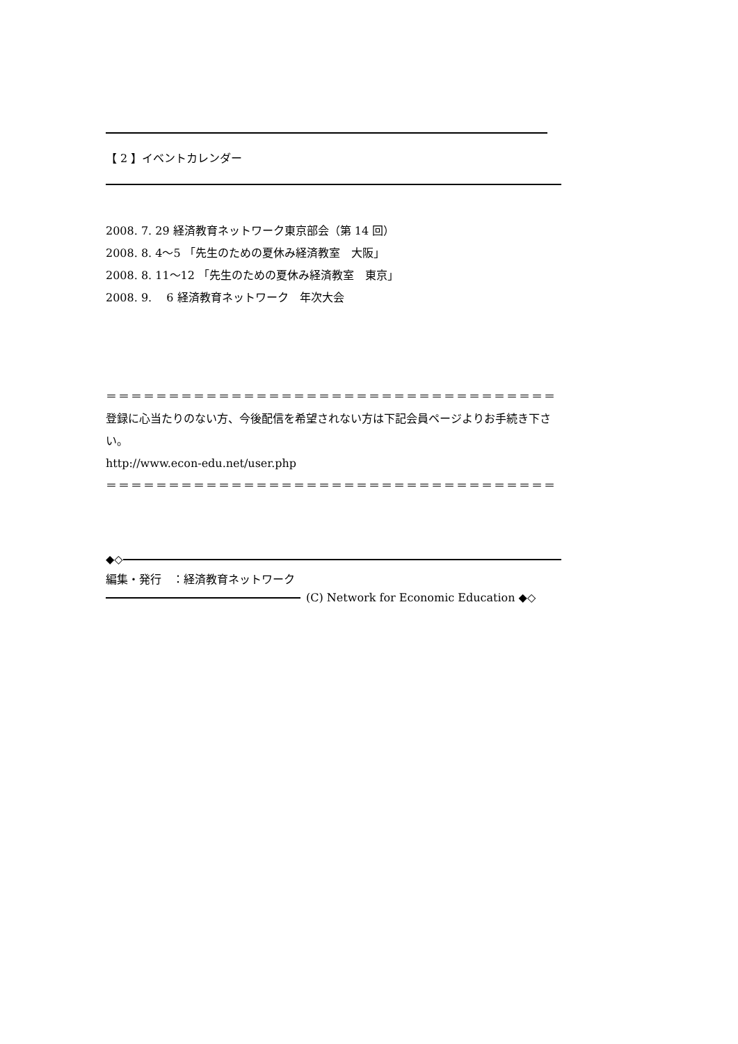【 2 】イベントカレンダー
2008. 7. 29 経済教育ネットワーク東京部会（第 14 回）
2008. 8. 4～5 「先生のための夏休み経済教室　大阪」
2008. 8. 11～12 「先生のための夏休み経済教室　東京」
2008. 9. 　6 経済教育ネットワーク　年次大会
＝＝＝＝＝＝＝＝＝＝＝＝＝＝＝＝＝＝＝＝＝＝＝＝＝＝＝＝＝＝＝＝＝＝＝＝
登録に心当たりのない方、今後配信を希望されない方は下記会員ページよりお手続き下さい。
http://www.econ-edu.net/user.php
＝＝＝＝＝＝＝＝＝＝＝＝＝＝＝＝＝＝＝＝＝＝＝＝＝＝＝＝＝＝＝＝＝＝＝＝
◆◇
編集・発行　：経済教育ネットワーク
(C) Network for Economic Education ◆◇